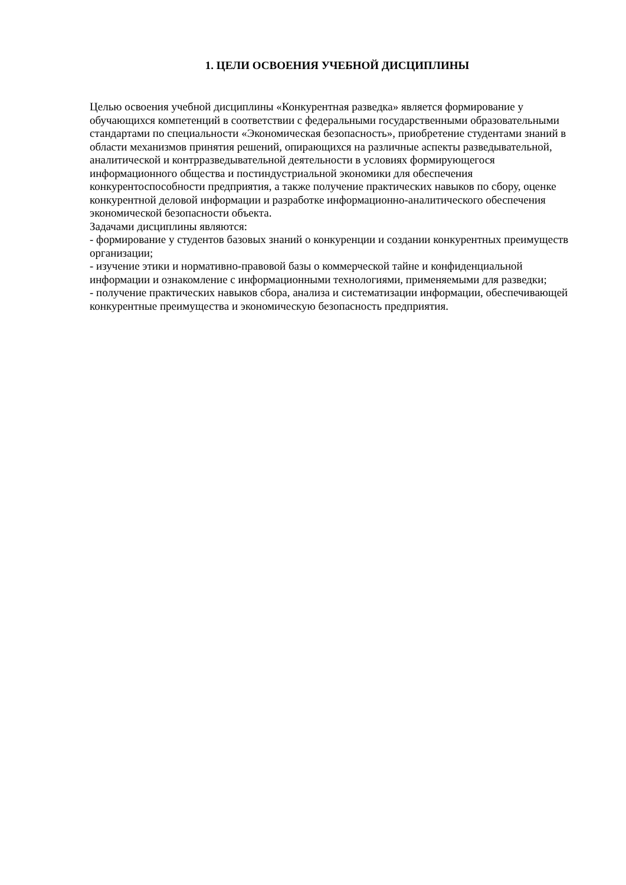1. ЦЕЛИ ОСВОЕНИЯ УЧЕБНОЙ ДИСЦИПЛИНЫ
Целью освоения учебной дисциплины «Конкурентная разведка» является формирование у обучающихся компетенций в соответствии с федеральными государственными образовательными стандартами по специальности «Экономическая безопасность», приобретение студентами знаний в области механизмов принятия решений, опирающихся на различные аспекты разведывательной, аналитической и контрразведывательной деятельности в условиях формирующегося информационного общества и постиндустриальной экономики для обеспечения конкурентоспособности предприятия, а также получение практических навыков по сбору, оценке конкурентной деловой информации и разработке информационно-аналитического обеспечения экономической безопасности объекта.
Задачами дисциплины являются:
- формирование у студентов базовых знаний о конкуренции и создании конкурентных преимуществ организации;
- изучение этики и нормативно-правовой базы о коммерческой тайне и конфиденциальной информации и ознакомление с информационными технологиями, применяемыми для разведки;
- получение практических навыков сбора, анализа и систематизации информации, обеспечивающей конкурентные преимущества и экономическую безопасность предприятия.